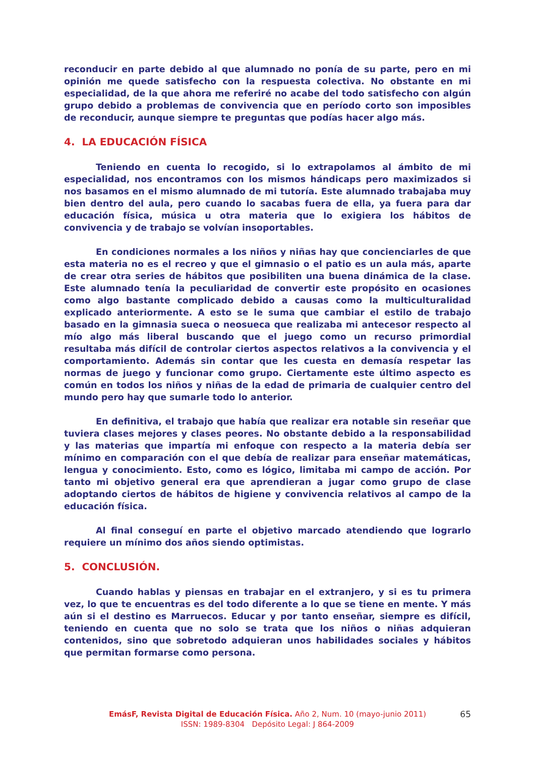reconducir en parte debido al que alumnado no ponía de su parte, pero en mi opinión me quede satisfecho con la respuesta colectiva. No obstante en mi especialidad, de la que ahora me referiré no acabe del todo satisfecho con algún grupo debido a problemas de convivencia que en período corto son imposibles de reconducir, aunque siempre te preguntas que podías hacer algo más.
4. LA EDUCACIÓN FÍSICA
Teniendo en cuenta lo recogido, si lo extrapolamos al ámbito de mi especialidad, nos encontramos con los mismos hándicaps pero maximizados si nos basamos en el mismo alumnado de mi tutoría. Este alumnado trabajaba muy bien dentro del aula, pero cuando lo sacabas fuera de ella, ya fuera para dar educación física, música u otra materia que lo exigiera los hábitos de convivencia y de trabajo se volvían insoportables.
En condiciones normales a los niños y niñas hay que concienciarles de que esta materia no es el recreo y que el gimnasio o el patio es un aula más, aparte de crear otra series de hábitos que posibiliten una buena dinámica de la clase. Este alumnado tenía la peculiaridad de convertir este propósito en ocasiones como algo bastante complicado debido a causas como la multiculturalidad explicado anteriormente. A esto se le suma que cambiar el estilo de trabajo basado en la gimnasia sueca o neosueca que realizaba mi antecesor respecto al mío algo más liberal buscando que el juego como un recurso primordial resultaba más difícil de controlar ciertos aspectos relativos a la convivencia y el comportamiento. Además sin contar que les cuesta en demasía respetar las normas de juego y funcionar como grupo. Ciertamente este último aspecto es común en todos los niños y niñas de la edad de primaria de cualquier centro del mundo pero hay que sumarle todo lo anterior.
En definitiva, el trabajo que había que realizar era notable sin reseñar que tuviera clases mejores y clases peores. No obstante debido a la responsabilidad y las materias que impartía mi enfoque con respecto a la materia debía ser mínimo en comparación con el que debía de realizar para enseñar matemáticas, lengua y conocimiento. Esto, como es lógico, limitaba mi campo de acción. Por tanto mi objetivo general era que aprendieran a jugar como grupo de clase adoptando ciertos de hábitos de higiene y convivencia relativos al campo de la educación física.
Al final conseguí en parte el objetivo marcado atendiendo que lograrlo requiere un mínimo dos años siendo optimistas.
5. CONCLUSIÓN.
Cuando hablas y piensas en trabajar en el extranjero, y si es tu primera vez, lo que te encuentras es del todo diferente a lo que se tiene en mente. Y más aún si el destino es Marruecos. Educar y por tanto enseñar, siempre es difícil, teniendo en cuenta que no solo se trata que los niños o niñas adquieran contenidos, sino que sobretodo adquieran unos habilidades sociales y hábitos que permitan formarse como persona.
EmásF, Revista Digital de Educación Física. Año 2, Num. 10 (mayo-junio 2011) 65
ISSN: 1989-8304 Depósito Legal: J 864-2009